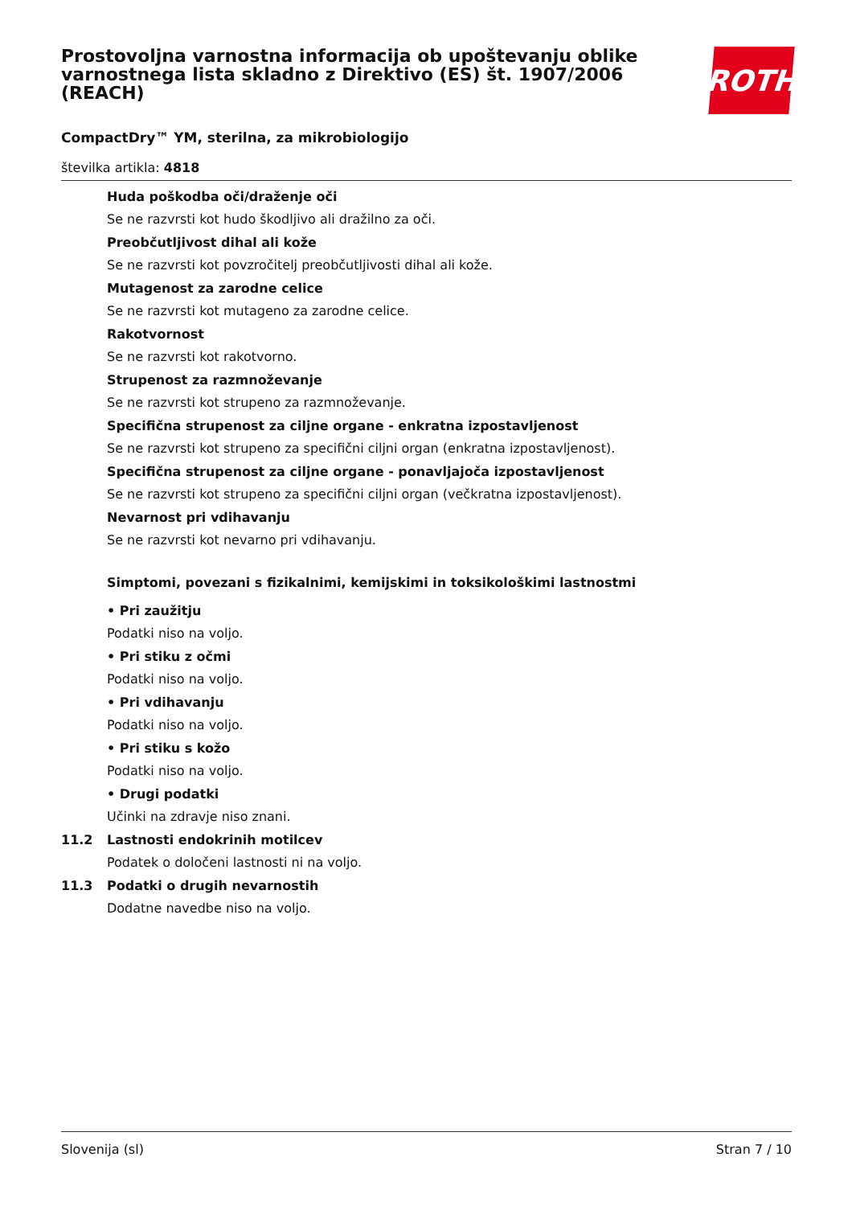Prostovoljna varnostna informacija ob upoštevanju oblike varnostnega lista skladno z Direktivo (ES) št. 1907/2006 (REACH)
ROTH
CompactDry™ YM, sterilna, za mikrobiologijo
številka artikla: 4818
Huda poškodba oči/draženje oči
Se ne razvrsti kot hudo škodljivo ali dražilno za oči.
Preobčutljivost dihal ali kože
Se ne razvrsti kot povzročitelj preobčutljivosti dihal ali kože.
Mutagenost za zarodne celice
Se ne razvrsti kot mutageno za zarodne celice.
Rakotvornost
Se ne razvrsti kot rakotvorno.
Strupenost za razmnoževanje
Se ne razvrsti kot strupeno za razmnoževanje.
Specifična strupenost za ciljne organe - enkratna izpostavljenost
Se ne razvrsti kot strupeno za specifični ciljni organ (enkratna izpostavljenost).
Specifična strupenost za ciljne organe - ponavljajoča izpostavljenost
Se ne razvrsti kot strupeno za specifični ciljni organ (večkratna izpostavljenost).
Nevarnost pri vdihavanju
Se ne razvrsti kot nevarno pri vdihavanju.
Simptomi, povezani s fizikalnimi, kemijskimi in toksikološkimi lastnostmi
• Pri zaužitju
Podatki niso na voljo.
• Pri stiku z očmi
Podatki niso na voljo.
• Pri vdihavanju
Podatki niso na voljo.
• Pri stiku s kožo
Podatki niso na voljo.
• Drugi podatki
Učinki na zdravje niso znani.
11.2 Lastnosti endokrinih motilcev
Podatek o določeni lastnosti ni na voljo.
11.3 Podatki o drugih nevarnostih
Dodatne navedbe niso na voljo.
Slovenija (sl) Stran 7 / 10